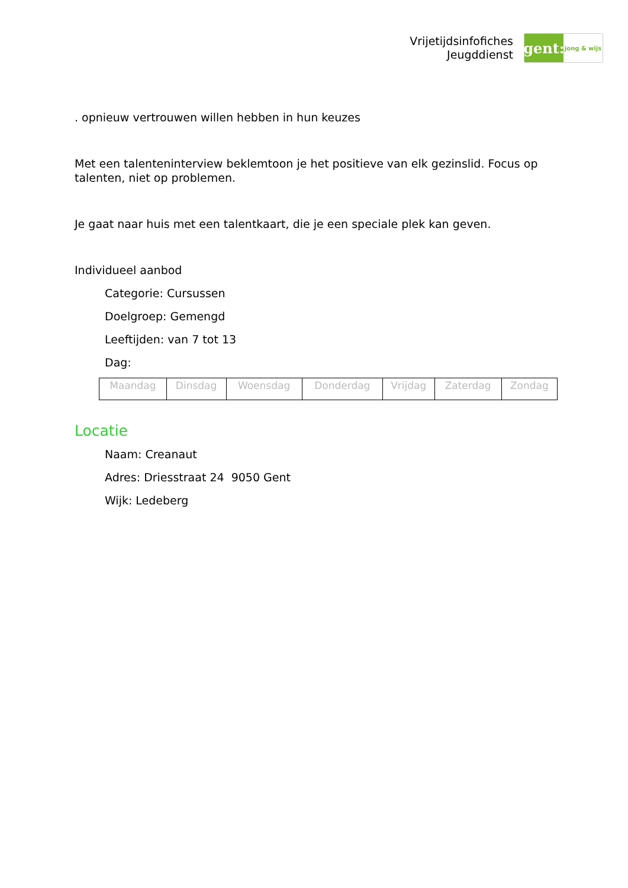Vrijetijdsinfofiches
Jeugddienst
gent:
jong & wijs
. opnieuw vertrouwen willen hebben in hun keuzes
Met een talenteninterview beklemtoon je het positieve van elk gezinslid. Focus op talenten, niet op problemen.
Je gaat naar huis met een talentkaart, die je een speciale plek kan geven.
Individueel aanbod
Categorie: Cursussen
Doelgroep: Gemengd
Leeftijden: van 7 tot 13
Dag:
| Maandag | Dinsdag | Woensdag | Donderdag | Vrijdag | Zaterdag | Zondag |
Locatie
Naam: Creanaut
Adres: Driesstraat 24 9050 Gent
Wijk: Ledeberg